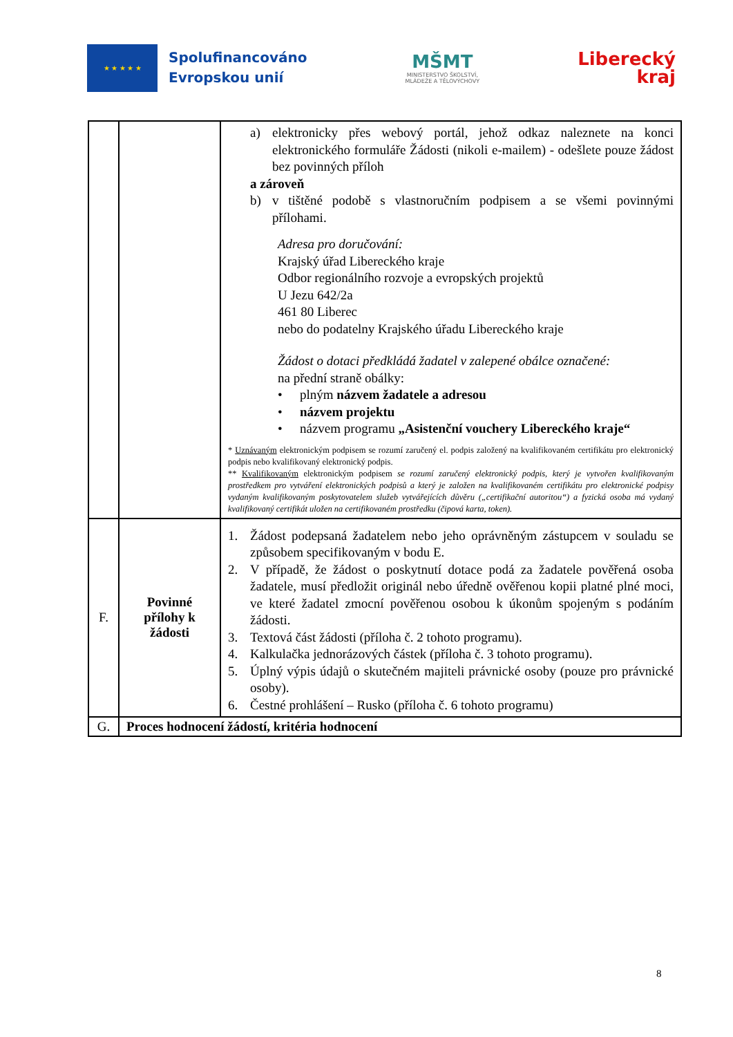★ ★ ★ ★ ★
Spolufinancováno
Evropskou unií
MŠMT
MINISTERSTVO ŠKOLSTVÍ,
MLÁDEŽE A TĚLOVÝCHOVY
Liberecký
kraj
| | | a) elektronicky přes webový portál, jehož odkaz naleznete na konci elektronického formuláře Žádosti (nikoli e-mailem) - odešlete pouze žádost bez povinných příloh a zároveň b) v tištěné podobě s vlastnoručním podpisem a se všemi povinnými přílohami. Adresa pro doručování: Krajský úřad Libereckého kraje Odbor regionálního rozvoje a evropských projektů U Jezu 642/2a 461 80 Liberec nebo do podatelny Krajského úřadu Libereckého kraje Žádost o dotaci předkládá žadatel v zalepené obálce označené: na přední straně obálky: • plným názvem žadatele a adresou • názvem projektu • názvem programu „Asistenční vouchery Libereckého kraje“ * Uznávaným elektronickým podpisem se rozumí zaručený el. podpis založený na kvalifikovaném certifikátu pro elektronický podpis nebo kvalifikovaný elektronický podpis. ** Kvalifikovaným elektronickým podpisem se rozumí zaručený elektronický podpis, který je vytvořen kvalifikovaným prostředkem pro vytváření elektronických podpisů a který je založen na kvalifikovaném certifikátu pro elektronické podpisy vydaným kvalifikovaným poskytovatelem služeb vytvářejících důvěru („certifikační autoritou“) a fyzická osoba má vydaný kvalifikovaný certifikát uložen na certifikovaném prostředku (čipová karta, token). |
| F. | Povinné přílohy k žádosti | 1. Žádost podepsaná žadatelem nebo jeho oprávněným zástupcem v souladu se způsobem specifikovaným v bodu E. 2. V případě, že žádost o poskytnutí dotace podá za žadatele pověřená osoba žadatele, musí předložit originál nebo úředně ověřenou kopii platné plné moci, ve které žadatel zmocní pověřenou osobou k úkonům spojeným s podáním žádosti. 3. Textová část žádosti (příloha č. 2 tohoto programu). 4. Kalkulačka jednorázových částek (příloha č. 3 tohoto programu). 5. Úplný výpis údajů o skutečném majiteli právnické osoby (pouze pro právnické osoby). 6. Čestné prohlášení – Rusko (příloha č. 6 tohoto programu) |
| G. | Proces hodnocení žádostí, kritéria hodnocení | |
8